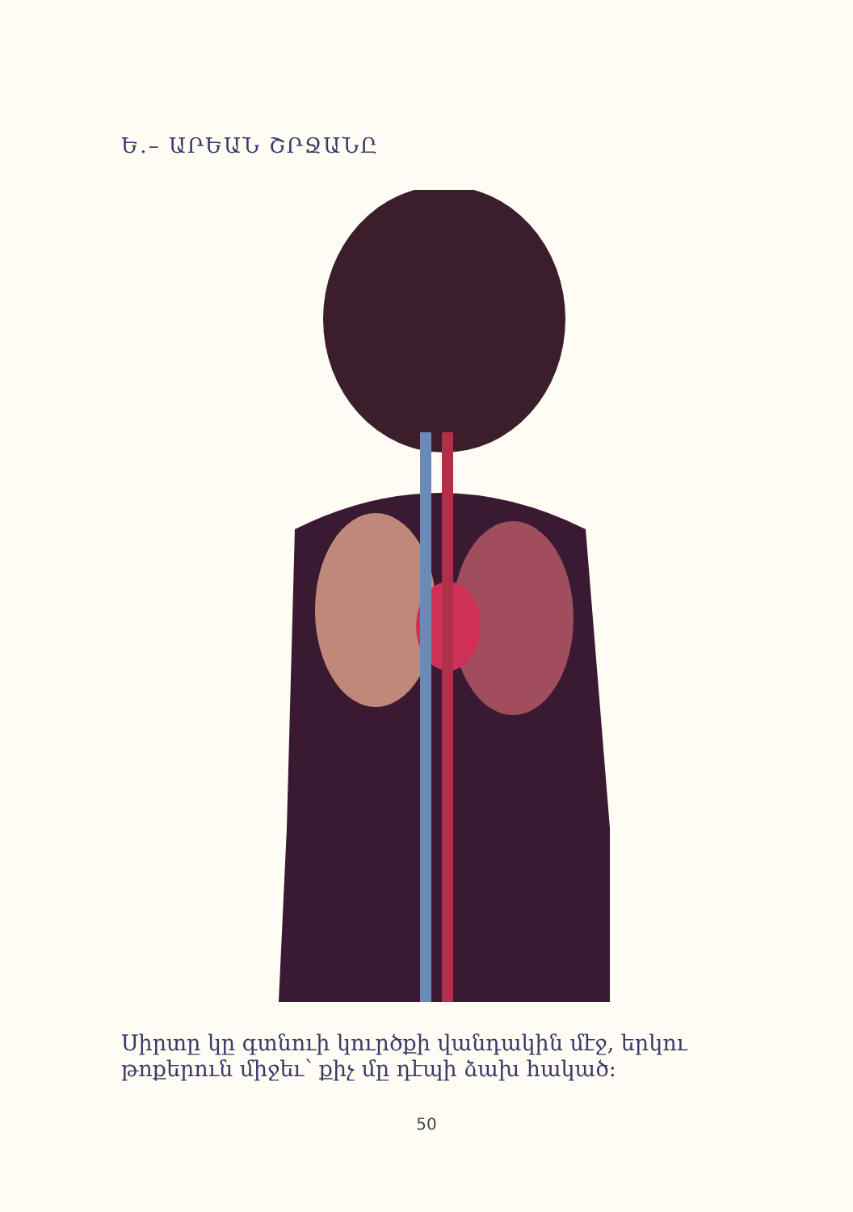Ե․– ԱՐԵԱՆ ՇՐՋԱՆԸ
Սիրտը կը գտնուի կուրծքի վանդակին մէջ, եր­կու թոքերուն միջեւ՝ քիչ մը դէպի ձախ հակած։
50